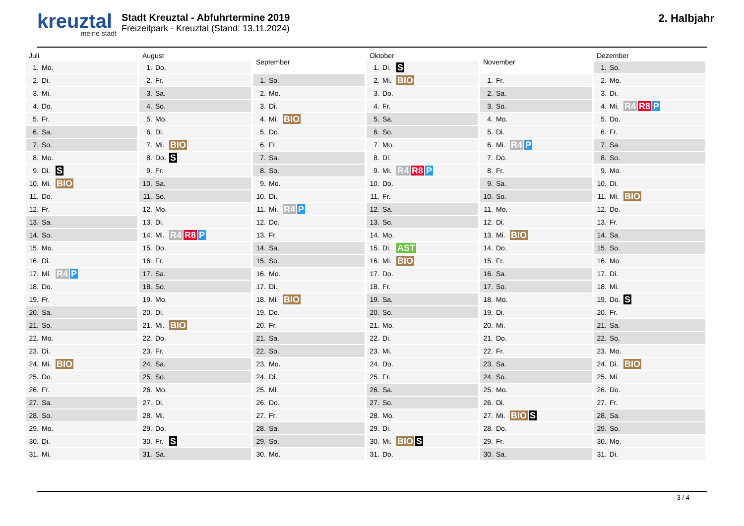kreuztal
meine stadt
Stadt Kreuztal - Abfuhrtermine 2019
Freizeitpark - Kreuztal (Stand: 13.11.2024)
2. Halbjahr
| Juli | | |
| --- | --- | --- |
| 1. | Mo. | |
| 2. | Di. | |
| 3. | Mi. | |
| 4. | Do. | |
| 5. | Fr. | |
| 6. | Sa. | |
| 7. | So. | |
| 8. | Mo. | |
| 9. | Di. | S |
| 10. | Mi. | BIO |
| 11. | Do. | |
| 12. | Fr. | |
| 13. | Sa. | |
| 14. | So. | |
| 15. | Mo. | |
| 16. | Di. | |
| 17. | Mi. | R4 P |
| 18. | Do. | |
| 19. | Fr. | |
| 20. | Sa. | |
| 21. | So. | |
| 22. | Mo. | |
| 23. | Di. | |
| 24. | Mi. | BIO |
| 25. | Do. | |
| 26. | Fr. | |
| 27. | Sa. | |
| 28. | So. | |
| 29. | Mo. | |
| 30. | Di. | |
| 31. | Mi. | |
| August | | |
| --- | --- | --- |
| 1. | Do. | |
| 2. | Fr. | |
| 3. | Sa. | |
| 4. | So. | |
| 5. | Mo. | |
| 6. | Di. | |
| 7. | Mi. | BIO |
| 8. | Do. | S |
| 9. | Fr. | |
| 10. | Sa. | |
| 11. | So. | |
| 12. | Mo. | |
| 13. | Di. | |
| 14. | Mi. | R4 R8 P |
| 15. | Do. | |
| 16. | Fr. | |
| 17. | Sa. | |
| 18. | So. | |
| 19. | Mo. | |
| 20. | Di. | |
| 21. | Mi. | BIO |
| 22. | Do. | |
| 23. | Fr. | |
| 24. | Sa. | |
| 25. | So. | |
| 26. | Mo. | |
| 27. | Di. | |
| 28. | Mi. | |
| 29. | Do. | |
| 30. | Fr. | S |
| 31. | Sa. | |
| September | | |
| --- | --- | --- |
| 1. | So. | |
| 2. | Mo. | |
| 3. | Di. | |
| 4. | Mi. | BIO |
| 5. | Do. | |
| 6. | Fr. | |
| 7. | Sa. | |
| 8. | So. | |
| 9. | Mo. | |
| 10. | Di. | |
| 11. | Mi. | R4 P |
| 12. | Do. | |
| 13. | Fr. | |
| 14. | Sa. | |
| 15. | So. | |
| 16. | Mo. | |
| 17. | Di. | |
| 18. | Mi. | BIO |
| 19. | Do. | |
| 20. | Fr. | |
| 21. | Sa. | |
| 22. | So. | |
| 23. | Mo. | |
| 24. | Di. | |
| 25. | Mi. | |
| 26. | Do. | |
| 27. | Fr. | |
| 28. | Sa. | |
| 29. | So. | |
| 30. | Mo. | |
| Oktober | | |
| --- | --- | --- |
| 1. | Di. | S |
| 2. | Mi. | BIO |
| 3. | Do. | |
| 4. | Fr. | |
| 5. | Sa. | |
| 6. | So. | |
| 7. | Mo. | |
| 8. | Di. | |
| 9. | Mi. | R4 R8 P |
| 10. | Do. | |
| 11. | Fr. | |
| 12. | Sa. | |
| 13. | So. | |
| 14. | Mo. | |
| 15. | Di. | AST |
| 16. | Mi. | BIO |
| 17. | Do. | |
| 18. | Fr. | |
| 19. | Sa. | |
| 20. | So. | |
| 21. | Mo. | |
| 22. | Di. | |
| 23. | Mi. | |
| 24. | Do. | |
| 25. | Fr. | |
| 26. | Sa. | |
| 27. | So. | |
| 28. | Mo. | |
| 29. | Di. | |
| 30. | Mi. | BIO S |
| 31. | Do. | |
| November | | |
| --- | --- | --- |
| 1. | Fr. | |
| 2. | Sa. | |
| 3. | So. | |
| 4. | Mo. | |
| 5. | Di. | |
| 6. | Mi. | R4 P |
| 7. | Do. | |
| 8. | Fr. | |
| 9. | Sa. | |
| 10. | So. | |
| 11. | Mo. | |
| 12. | Di. | |
| 13. | Mi. | BIO |
| 14. | Do. | |
| 15. | Fr. | |
| 16. | Sa. | |
| 17. | So. | |
| 18. | Mo. | |
| 19. | Di. | |
| 20. | Mi. | |
| 21. | Do. | |
| 22. | Fr. | |
| 23. | Sa. | |
| 24. | So. | |
| 25. | Mo. | |
| 26. | Di. | |
| 27. | Mi. | BIO S |
| 28. | Do. | |
| 29. | Fr. | |
| 30. | Sa. | |
| Dezember | | |
| --- | --- | --- |
| 1. | So. | |
| 2. | Mo. | |
| 3. | Di. | |
| 4. | Mi. | R4 R8 P |
| 5. | Do. | |
| 6. | Fr. | |
| 7. | Sa. | |
| 8. | So. | |
| 9. | Mo. | |
| 10. | Di. | |
| 11. | Mi. | BIO |
| 12. | Do. | |
| 13. | Fr. | |
| 14. | Sa. | |
| 15. | So. | |
| 16. | Mo. | |
| 17. | Di. | |
| 18. | Mi. | |
| 19. | Do. | S |
| 20. | Fr. | |
| 21. | Sa. | |
| 22. | So. | |
| 23. | Mo. | |
| 24. | Di. | BIO |
| 25. | Mi. | |
| 26. | Do. | |
| 27. | Fr. | |
| 28. | Sa. | |
| 29. | So. | |
| 30. | Mo. | |
| 31. | Di. | |
3 / 4